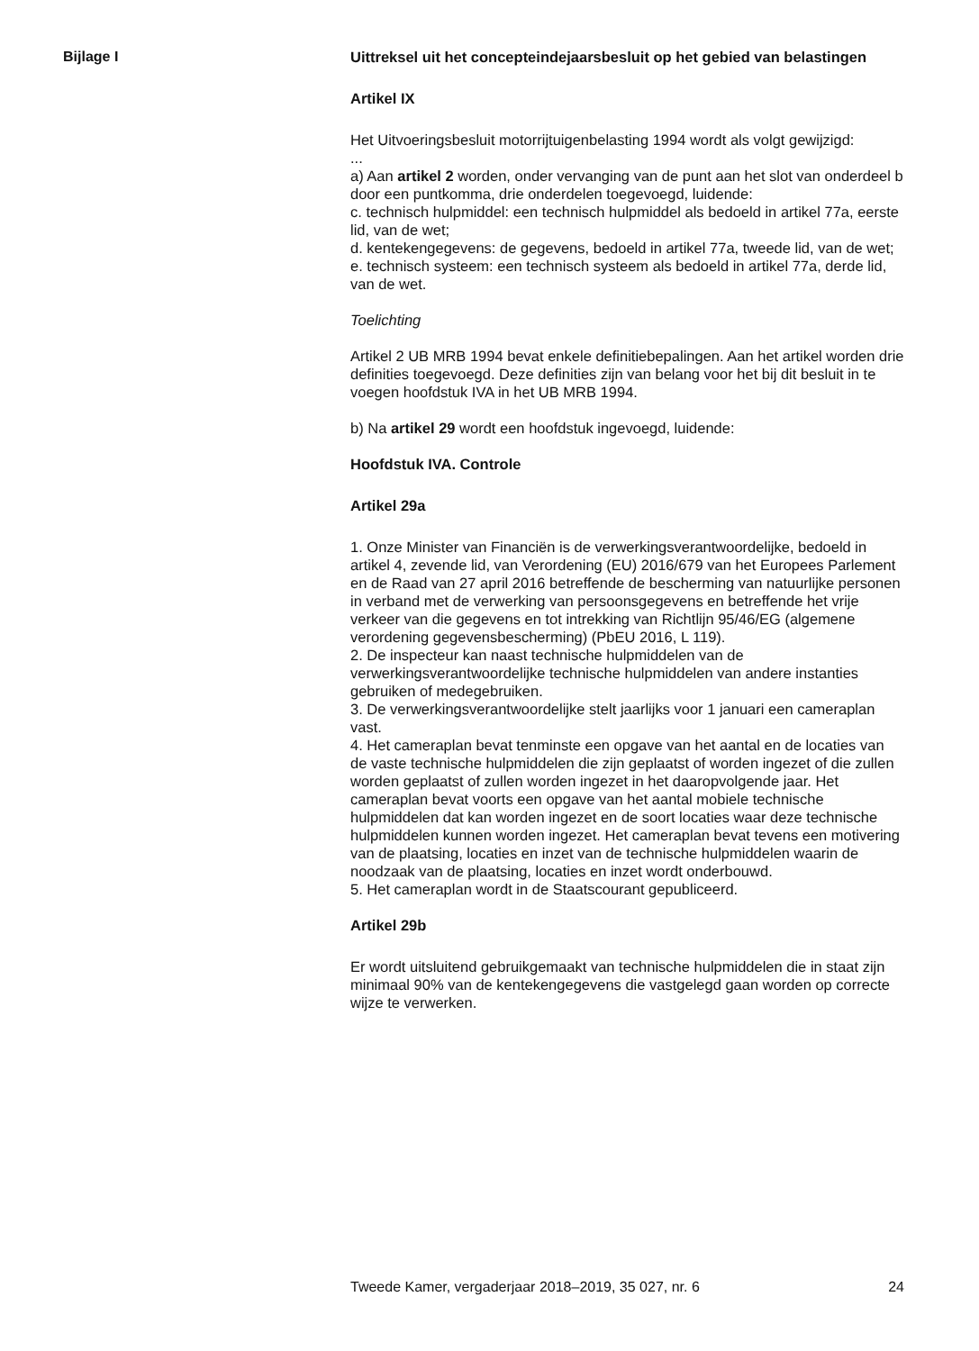Bijlage I
Uittreksel uit het concepteindejaarsbesluit op het gebied van belastingen
Artikel IX
Het Uitvoeringsbesluit motorrijtuigenbelasting 1994 wordt als volgt gewijzigd:
...
a) Aan artikel 2 worden, onder vervanging van de punt aan het slot van onderdeel b door een puntkomma, drie onderdelen toegevoegd, luidende:
c. technisch hulpmiddel: een technisch hulpmiddel als bedoeld in artikel 77a, eerste lid, van de wet;
d. kentekengegevens: de gegevens, bedoeld in artikel 77a, tweede lid, van de wet;
e. technisch systeem: een technisch systeem als bedoeld in artikel 77a, derde lid, van de wet.
Toelichting
Artikel 2 UB MRB 1994 bevat enkele definitiebepalingen. Aan het artikel worden drie definities toegevoegd. Deze definities zijn van belang voor het bij dit besluit in te voegen hoofdstuk IVA in het UB MRB 1994.
b) Na artikel 29 wordt een hoofdstuk ingevoegd, luidende:
Hoofdstuk IVA. Controle
Artikel 29a
1. Onze Minister van Financiën is de verwerkingsverantwoordelijke, bedoeld in artikel 4, zevende lid, van Verordening (EU) 2016/679 van het Europees Parlement en de Raad van 27 april 2016 betreffende de bescherming van natuurlijke personen in verband met de verwerking van persoonsgegevens en betreffende het vrije verkeer van die gegevens en tot intrekking van Richtlijn 95/46/EG (algemene verordening gegevensbescherming) (PbEU 2016, L 119).
2. De inspecteur kan naast technische hulpmiddelen van de verwerkingsverantwoordelijke technische hulpmiddelen van andere instanties gebruiken of medegebruiken.
3. De verwerkingsverantwoordelijke stelt jaarlijks voor 1 januari een cameraplan vast.
4. Het cameraplan bevat tenminste een opgave van het aantal en de locaties van de vaste technische hulpmiddelen die zijn geplaatst of worden ingezet of die zullen worden geplaatst of zullen worden ingezet in het daaropvolgende jaar. Het cameraplan bevat voorts een opgave van het aantal mobiele technische hulpmiddelen dat kan worden ingezet en de soort locaties waar deze technische hulpmiddelen kunnen worden ingezet. Het cameraplan bevat tevens een motivering van de plaatsing, locaties en inzet van de technische hulpmiddelen waarin de noodzaak van de plaatsing, locaties en inzet wordt onderbouwd.
5. Het cameraplan wordt in de Staatscourant gepubliceerd.
Artikel 29b
Er wordt uitsluitend gebruikgemaakt van technische hulpmiddelen die in staat zijn minimaal 90% van de kentekengegevens die vastgelegd gaan worden op correcte wijze te verwerken.
Tweede Kamer, vergaderjaar 2018–2019, 35 027, nr. 6 24